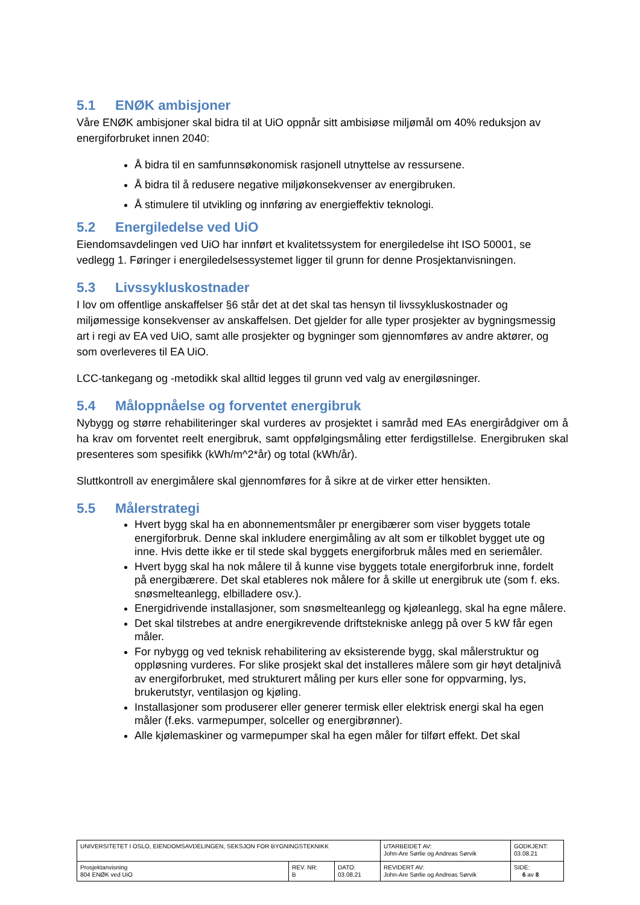5.1 ENØK ambisjoner
Våre ENØK ambisjoner skal bidra til at UiO oppnår sitt ambisiøse miljømål om 40% reduksjon av energiforbruket innen 2040:
Å bidra til en samfunnsøkonomisk rasjonell utnyttelse av ressursene.
Å bidra til å redusere negative miljøkonsekvenser av energibruken.
Å stimulere til utvikling og innføring av energieffektiv teknologi.
5.2 Energiledelse ved UiO
Eiendomsavdelingen ved UiO har innført et kvalitetssystem for energiledelse iht ISO 50001, se vedlegg 1. Føringer i energiledelsessystemet ligger til grunn for denne Prosjektanvisningen.
5.3 Livssykluskostnader
I lov om offentlige anskaffelser §6 står det at det skal tas hensyn til livssykluskostnader og miljømessige konsekvenser av anskaffelsen. Det gjelder for alle typer prosjekter av bygningsmessig art i regi av EA ved UiO, samt alle prosjekter og bygninger som gjennomføres av andre aktører, og som overleveres til EA UiO.
LCC-tankegang og -metodikk skal alltid legges til grunn ved valg av energiløsninger.
5.4 Måloppnåelse og forventet energibruk
Nybygg og større rehabiliteringer skal vurderes av prosjektet i samråd med EAs energirådgiver om å ha krav om forventet reelt energibruk, samt oppfølgingsmåling etter ferdigstillelse. Energibruken skal presenteres som spesifikk (kWh/m^2*år) og total (kWh/år).
Sluttkontroll av energimålere skal gjennomføres for å sikre at de virker etter hensikten.
5.5 Målerstrategi
Hvert bygg skal ha en abonnementsmåler pr energibærer som viser byggets totale energiforbruk. Denne skal inkludere energimåling av alt som er tilkoblet bygget ute og inne. Hvis dette ikke er til stede skal byggets energiforbruk måles med en seriemåler.
Hvert bygg skal ha nok målere til å kunne vise byggets totale energiforbruk inne, fordelt på energibærere. Det skal etableres nok målere for å skille ut energibruk ute (som f. eks. snøsmelteanlegg, elbilladere osv.).
Energidrivende installasjoner, som snøsmelteanlegg og kjøleanlegg, skal ha egne målere.
Det skal tilstrebes at andre energikrevende driftstekniske anlegg på over 5 kW får egen måler.
For nybygg og ved teknisk rehabilitering av eksisterende bygg, skal målerstruktur og oppløsning vurderes. For slike prosjekt skal det installeres målere som gir høyt detaljnivå av energiforbruket, med strukturert måling per kurs eller sone for oppvarming, lys, brukerutstyr, ventilasjon og kjøling.
Installasjoner som produserer eller generer termisk eller elektrisk energi skal ha egen måler (f.eks. varmepumper, solceller og energibrønner).
Alle kjølemaskiner og varmepumper skal ha egen måler for tilført effekt. Det skal
| UNIVERSITETET I OSLO, EIENDOMSAVDELINGEN, SEKSJON FOR BYGNINGSTEKNIKK | | | UTARBEIDET AV: John-Are Sørlie og Andreas Sørvik | GODKJENT: 03.08.21 |
| Prosjektanvisning 804 ENØK ved UiO | REV. NR: B | DATO: 03.08.21 | REVIDERT AV: John-Are Sørlie og Andreas Sørvik | SIDE: 6 av 8 |